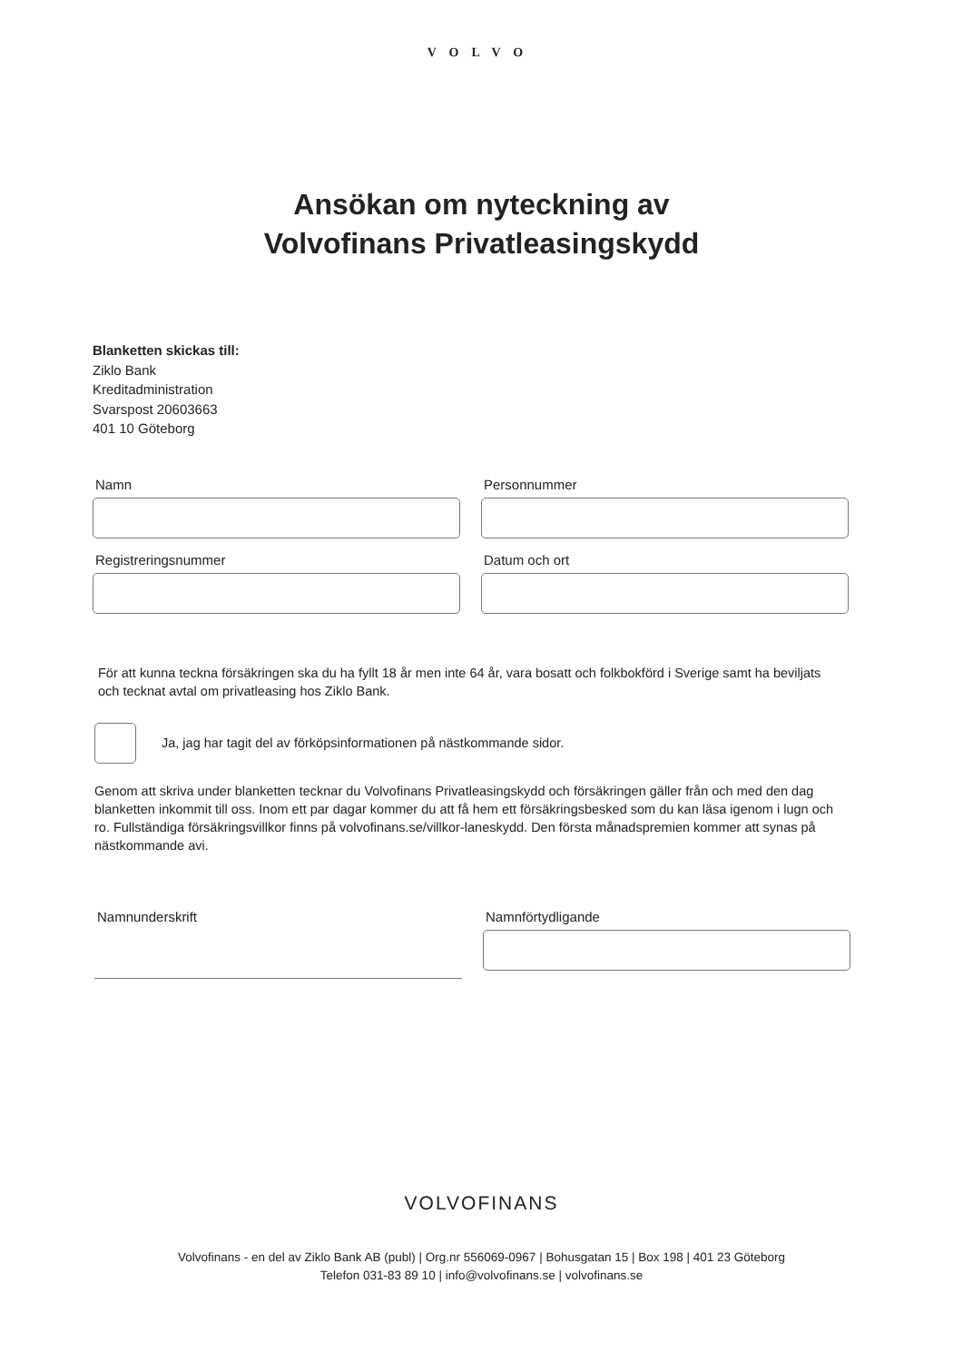VOLVO
Ansökan om nyteckning av
Volvofinans Privatleasingskydd
Blanketten skickas till:
Ziklo Bank
Kreditadministration
Svarspost 20603663
401 10 Göteborg
Namn
Personnummer
Registreringsnummer
Datum och ort
För att kunna teckna försäkringen ska du ha fyllt 18 år men inte 64 år, vara bosatt och folkbokförd i Sverige samt ha beviljats och tecknat avtal om privatleasing hos Ziklo Bank.
Ja, jag har tagit del av förköpsinformationen på nästkommande sidor.
Genom att skriva under blanketten tecknar du Volvofinans Privatleasingskydd och försäkringen gäller från och med den dag blanketten inkommit till oss. Inom ett par dagar kommer du att få hem ett försäkringsbesked som du kan läsa igenom i lugn och ro. Fullständiga försäkringsvillkor finns på volvofinans.se/villkor-laneskydd. Den första månadspremien kommer att synas på nästkommande avi.
Namnunderskrift
Namnförtydligande
VOLVOFINANS
Volvofinans - en del av Ziklo Bank AB (publ) | Org.nr 556069-0967 | Bohusgatan 15 | Box 198 | 401 23 Göteborg
Telefon 031-83 89 10 | info@volvofinans.se | volvofinans.se